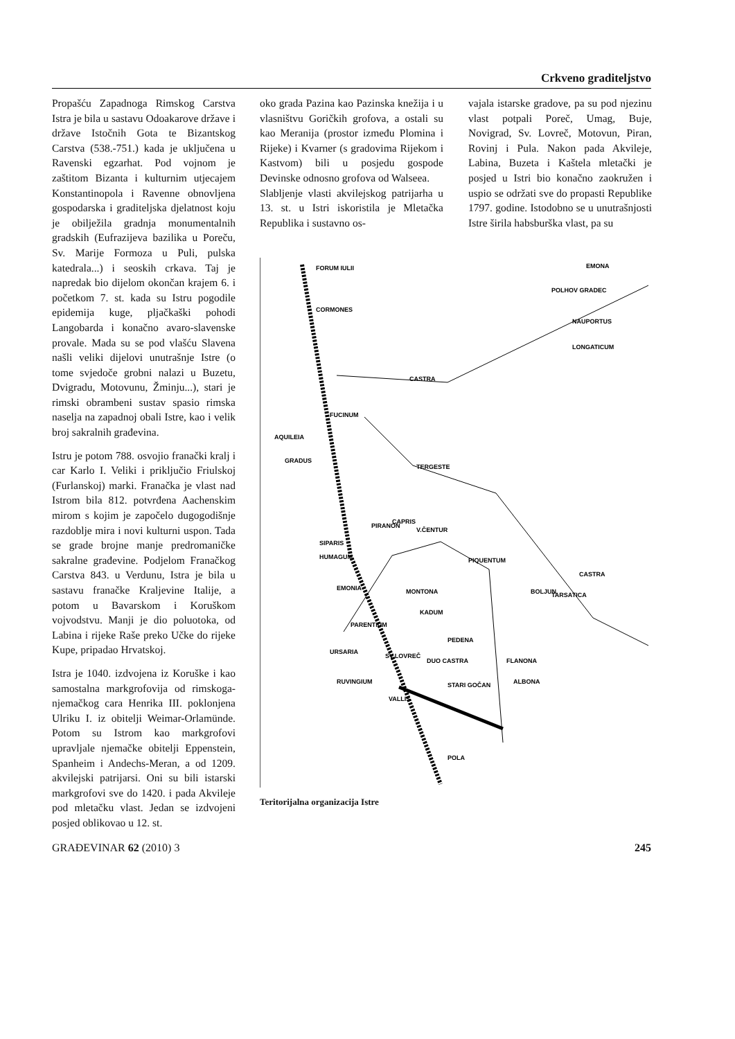Crkveno graditeljstvo
Propašću Zapadnoga Rimskog Carstva Istra je bila u sastavu Odoakarove države i države Istočnih Gota te Bizantskog Carstva (538.-751.) kada je uključena u Ravenski egzarhat. Pod vojnom je zaštitom Bizanta i kulturnim utjecajem Konstantinopola i Ravenne obnovljena gospodarska i graditeljska djelatnost koju je obilježila gradnja monumentalnih gradskih (Eufrazijeva bazilika u Poreču, Sv. Marije Formoza u Puli, pulska katedrala...) i seoskih crkava. Taj je napredak bio dijelom okončan krajem 6. i početkom 7. st. kada su Istru pogodile epidemija kuge, pljačkaški pohodi Langobarda i konačno avaro-slavenske provale. Mada su se pod vlašću Slavena našli veliki dijelovi unutrašnje Istre (o tome svjedoče grobni nalazi u Buzetu, Dvigradu, Motovunu, Žminju...), stari je rimski obrambeni sustav spasio rimska naselja na zapadnoj obali Istre, kao i velik broj sakralnih građevina.
Istru je potom 788. osvojio franački kralj i car Karlo I. Veliki i priključio Friulskoj (Furlanskoj) marki. Franačka je vlast nad Istrom bila 812. potvrđena Aachenskim mirom s kojim je započelo dugogodišnje razdoblje mira i novi kulturni uspon. Tada se grade brojne manje predromaničke sakralne građevine. Podjelom Franačkog Carstva 843. u Verdunu, Istra je bila u sastavu franačke Kraljevine Italije, a potom u Bavarskom i Koruškom vojvodstvu. Manji je dio poluotoka, od Labina i rijeke Raše preko Učke do rijeke Kupe, pripadao Hrvatskoj.
Istra je 1040. izdvojena iz Koruške i kao samostalna markgrofovija od rimskoga-njemačkog cara Henrika III. poklonjena Ulriku I. iz obitelji Weimar-Orlamünde. Potom su Istrom kao markgrofovi upravljale njemačke obitelji Eppenstein, Spanheim i Andechs-Meran, a od 1209. akvilejski patrijarsi. Oni su bili istarski markgrofovi sve do 1420. i pada Akvileje pod mletačku vlast. Jedan se izdvojeni posjed oblikovao u 12. st.
oko grada Pazina kao Pazinska knežija i u vlasništvu Goričkih grofova, a ostali su kao Meranija (prostor između Plomina i Rijeke) i Kvarner (s gradovima Rijekom i Kastvom) bili u posjedu gospode Devinske odnosno grofova od Walseea.
Slabljenje vlasti akvilejskog patrijarha u 13. st. u Istri iskoristila je Mletačka Republika i sustavno os-
vajala istarske gradove, pa su pod njezinu vlast potpali Poreč, Umag, Buje, Novigrad, Sv. Lovreč, Motovun, Piran, Rovinj i Pula. Nakon pada Akvileje, Labina, Buzeta i Kaštela mletački je posjed u Istri bio konačno zaokružen i uspio se održati sve do propasti Republike 1797. godine. Istodobno se u unutrašnjosti Istre širila habsburška vlast, pa su
FORUM IULII
CORMONES
CASTRA
FUCINUM
AQUILEIA
GRADUS
TERGESTE
PIRANON
CAPRIS
V.ČENTUR
SIPARIS
HUMAGUM
PIQUENTUM
CASTRA
EMONIA
MONTONA
BOLJUN
KADUM
PARENTIUM
PEDENA
URSARIA
SV.LOVREČ
DUO CASTRA
FLANONA
RUVINGIUM
STARI GOČAN
ALBONA
VALLIS
POLA
EMONA
POLHOV GRADEC
NAUPORTUS
LONGATICUM
TARSATICA
Teritorijalna organizacija Istre
GRAĐEVINAR 62 (2010) 3 245